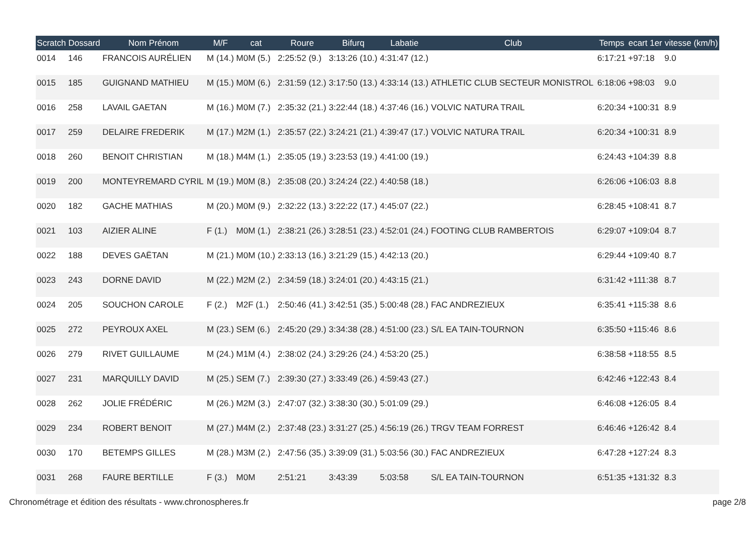| Scratch | Dossard | Nom Prénom | M/F | cat | Roure | Bifurq | Labatie | Club | Temps | ecart 1er | vitesse (km/h) |
| --- | --- | --- | --- | --- | --- | --- | --- | --- | --- | --- | --- |
| 0014 | 146 | FRANCOIS AURÉLIEN | M (14.) | M0M (5.) | 2:25:52 (9.) | 3:13:26 (10.) | 4:31:47 (12.) | | 6:17:21 | +97:18 | 9.0 |
| 0015 | 185 | GUIGNAND MATHIEU | M (15.) | M0M (6.) | 2:31:59 (12.) | 3:17:50 (13.) | 4:33:14 (13.) | ATHLETIC CLUB SECTEUR MONISTROL | 6:18:06 | +98:03 | 9.0 |
| 0016 | 258 | LAVAIL GAETAN | M (16.) | M0M (7.) | 2:35:32 (21.) | 3:22:44 (18.) | 4:37:46 (16.) | VOLVIC NATURA TRAIL | 6:20:34 | +100:31 | 8.9 |
| 0017 | 259 | DELAIRE FREDERIK | M (17.) | M2M (1.) | 2:35:57 (22.) | 3:24:21 (21.) | 4:39:47 (17.) | VOLVIC NATURA TRAIL | 6:20:34 | +100:31 | 8.9 |
| 0018 | 260 | BENOIT CHRISTIAN | M (18.) | M4M (1.) | 2:35:05 (19.) | 3:23:53 (19.) | 4:41:00 (19.) | | 6:24:43 | +104:39 | 8.8 |
| 0019 | 200 | MONTEYREMARD CYRIL | M (19.) | M0M (8.) | 2:35:08 (20.) | 3:24:24 (22.) | 4:40:58 (18.) | | 6:26:06 | +106:03 | 8.8 |
| 0020 | 182 | GACHE MATHIAS | M (20.) | M0M (9.) | 2:32:22 (13.) | 3:22:22 (17.) | 4:45:07 (22.) | | 6:28:45 | +108:41 | 8.7 |
| 0021 | 103 | AIZIER ALINE | F (1.) | M0M (1.) | 2:38:21 (26.) | 3:28:51 (23.) | 4:52:01 (24.) | FOOTING CLUB RAMBERTOIS | 6:29:07 | +109:04 | 8.7 |
| 0022 | 188 | DEVES GAËTAN | M (21.) | M0M (10.) | 2:33:13 (16.) | 3:21:29 (15.) | 4:42:13 (20.) | | 6:29:44 | +109:40 | 8.7 |
| 0023 | 243 | DORNE DAVID | M (22.) | M2M (2.) | 2:34:59 (18.) | 3:24:01 (20.) | 4:43:15 (21.) | | 6:31:42 | +111:38 | 8.7 |
| 0024 | 205 | SOUCHON CAROLE | F (2.) | M2F (1.) | 2:50:46 (41.) | 3:42:51 (35.) | 5:00:48 (28.) | FAC ANDREZIEUX | 6:35:41 | +115:38 | 8.6 |
| 0025 | 272 | PEYROUX AXEL | M (23.) | SEM (6.) | 2:45:20 (29.) | 3:34:38 (28.) | 4:51:00 (23.) | S/L EA TAIN-TOURNON | 6:35:50 | +115:46 | 8.6 |
| 0026 | 279 | RIVET GUILLAUME | M (24.) | M1M (4.) | 2:38:02 (24.) | 3:29:26 (24.) | 4:53:20 (25.) | | 6:38:58 | +118:55 | 8.5 |
| 0027 | 231 | MARQUILLY DAVID | M (25.) | SEM (7.) | 2:39:30 (27.) | 3:33:49 (26.) | 4:59:43 (27.) | | 6:42:46 | +122:43 | 8.4 |
| 0028 | 262 | JOLIE FRÉDÉRIC | M (26.) | M2M (3.) | 2:47:07 (32.) | 3:38:30 (30.) | 5:01:09 (29.) | | 6:46:08 | +126:05 | 8.4 |
| 0029 | 234 | ROBERT BENOIT | M (27.) | M4M (2.) | 2:37:48 (23.) | 3:31:27 (25.) | 4:56:19 (26.) | TRGV TEAM FORREST | 6:46:46 | +126:42 | 8.4 |
| 0030 | 170 | BETEMPS GILLES | M (28.) | M3M (2.) | 2:47:56 (35.) | 3:39:09 (31.) | 5:03:56 (30.) | FAC ANDREZIEUX | 6:47:28 | +127:24 | 8.3 |
| 0031 | 268 | FAURE BERTILLE | F (3.) | M0M | 2:51:21 | 3:43:39 | 5:03:58 | S/L EA TAIN-TOURNON | 6:51:35 | +131:32 | 8.3 |
Chronométrage et édition des résultats - www.chronospheres.fr page 2/8